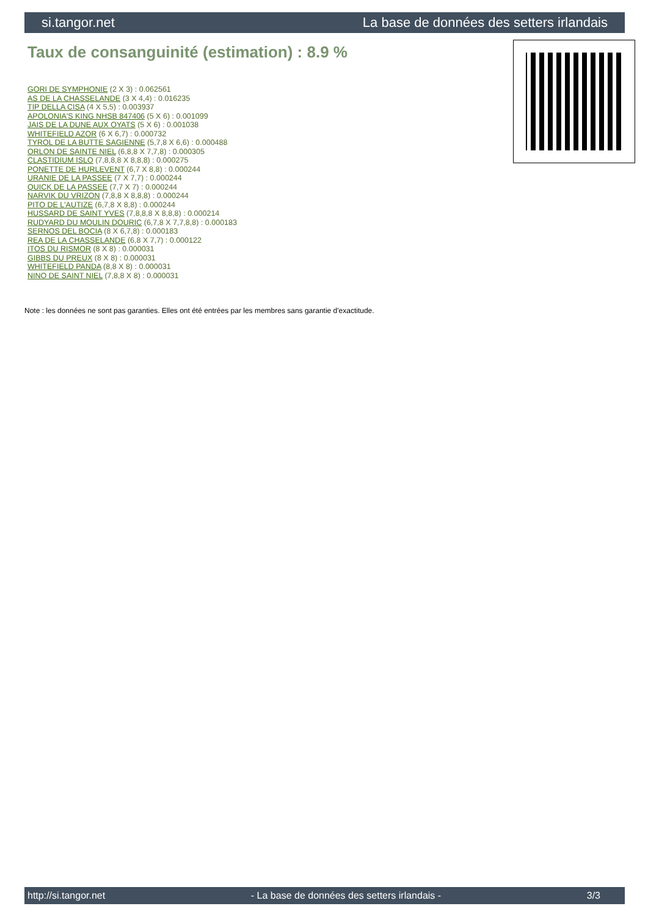si.tangor.net La base de données des setters irlandais
Taux de consanguinité (estimation) : 8.9 %
GORI DE SYMPHONIE (2 X 3) : 0.062561
AS DE LA CHASSELANDE (3 X 4,4) : 0.016235
TIP DELLA CISA (4 X 5,5) : 0.003937
APOLONIA'S KING NHSB 847406 (5 X 6) : 0.001099
JAIS DE LA DUNE AUX OYATS (5 X 6) : 0.001038
WHITEFIELD AZOR (6 X 6,7) : 0.000732
TYROL DE LA BUTTE SAGIENNE (5,7,8 X 6,6) : 0.000488
ORLON DE SAINTE NIEL (6,8,8 X 7,7,8) : 0.000305
CLASTIDIUM ISLO (7,8,8,8 X 8,8,8) : 0.000275
PONETTE DE HURLEVENT (6,7 X 8,8) : 0.000244
URANIE DE LA PASSEE (7 X 7,7) : 0.000244
QUICK DE LA PASSEE (7,7 X 7) : 0.000244
NARVIK DU VRIZON (7,8,8 X 8,8,8) : 0.000244
PITO DE L'AUTIZE (6,7,8 X 8,8) : 0.000244
HUSSARD DE SAINT YVES (7,8,8,8 X 8,8,8) : 0.000214
RUDYARD DU MOULIN DOURIC (6,7,8 X 7,7,8,8) : 0.000183
SERNOS DEL BOCIA (8 X 6,7,8) : 0.000183
REA DE LA CHASSELANDE (6,8 X 7,7) : 0.000122
ITOS DU RISMOR (8 X 8) : 0.000031
GIBBS DU PREUX (8 X 8) : 0.000031
WHITEFIELD PANDA (8,8 X 8) : 0.000031
NINO DE SAINT NIEL (7,8,8 X 8) : 0.000031
Note : les données ne sont pas garanties. Elles ont été entrées par les membres sans garantie d'exactitude.
http://si.tangor.net - La base de données des setters irlandais - 3/3